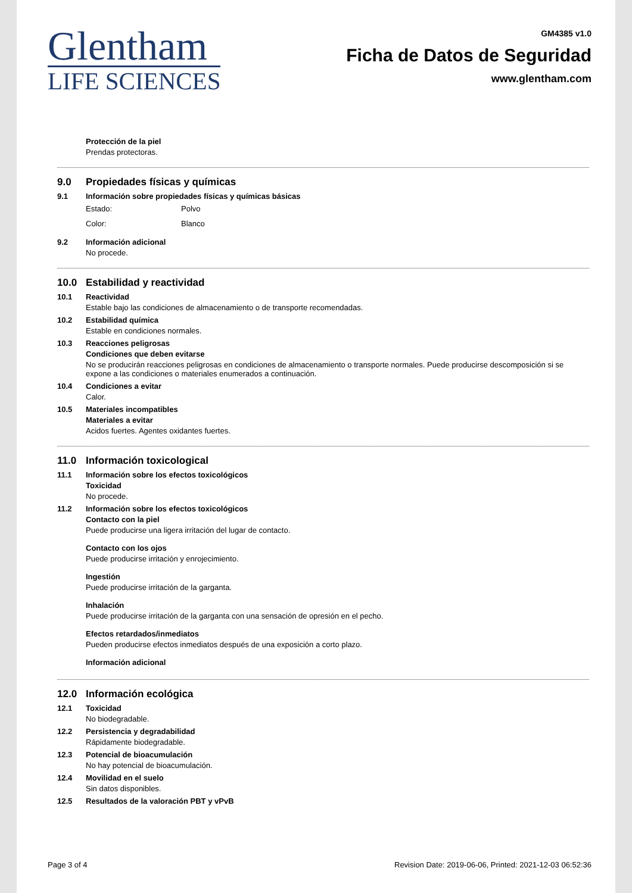Glentham
LIFE SCIENCES
GM4385 v1.0
Ficha de Datos de Seguridad
www.glentham.com
Protección de la piel
Prendas protectoras.
9.0 Propiedades físicas y químicas
9.1 Información sobre propiedades físicas y químicas básicas
Estado: Polvo
Color: Blanco
9.2 Información adicional
No procede.
10.0 Estabilidad y reactividad
10.1 Reactividad
Estable bajo las condiciones de almacenamiento o de transporte recomendadas.
10.2 Estabilidad química
Estable en condiciones normales.
10.3 Reacciones peligrosas
Condiciones que deben evitarse
No se producirán reacciones peligrosas en condiciones de almacenamiento o transporte normales. Puede producirse descomposición si se expone a las condiciones o materiales enumerados a continuación.
10.4 Condiciones a evitar
Calor.
10.5 Materiales incompatibles
Materiales a evitar
Acidos fuertes. Agentes oxidantes fuertes.
11.0 Información toxicological
11.1 Información sobre los efectos toxicológicos
Toxicidad
No procede.
11.2 Información sobre los efectos toxicológicos
Contacto con la piel
Puede producirse una ligera irritación del lugar de contacto.
Contacto con los ojos
Puede producirse irritación y enrojecimiento.
Ingestión
Puede producirse irritación de la garganta.
Inhalación
Puede producirse irritación de la garganta con una sensación de opresión en el pecho.
Efectos retardados/inmediatos
Pueden producirse efectos inmediatos después de una exposición a corto plazo.
Información adicional
12.0 Información ecológica
12.1 Toxicidad
No biodegradable.
12.2 Persistencia y degradabilidad
Rápidamente biodegradable.
12.3 Potencial de bioacumulación
No hay potencial de bioacumulación.
12.4 Movilidad en el suelo
Sin datos disponibles.
12.5 Resultados de la valoración PBT y vPvB
Page 3 of 4 Revision Date: 2019-06-06, Printed: 2021-12-03 06:52:36